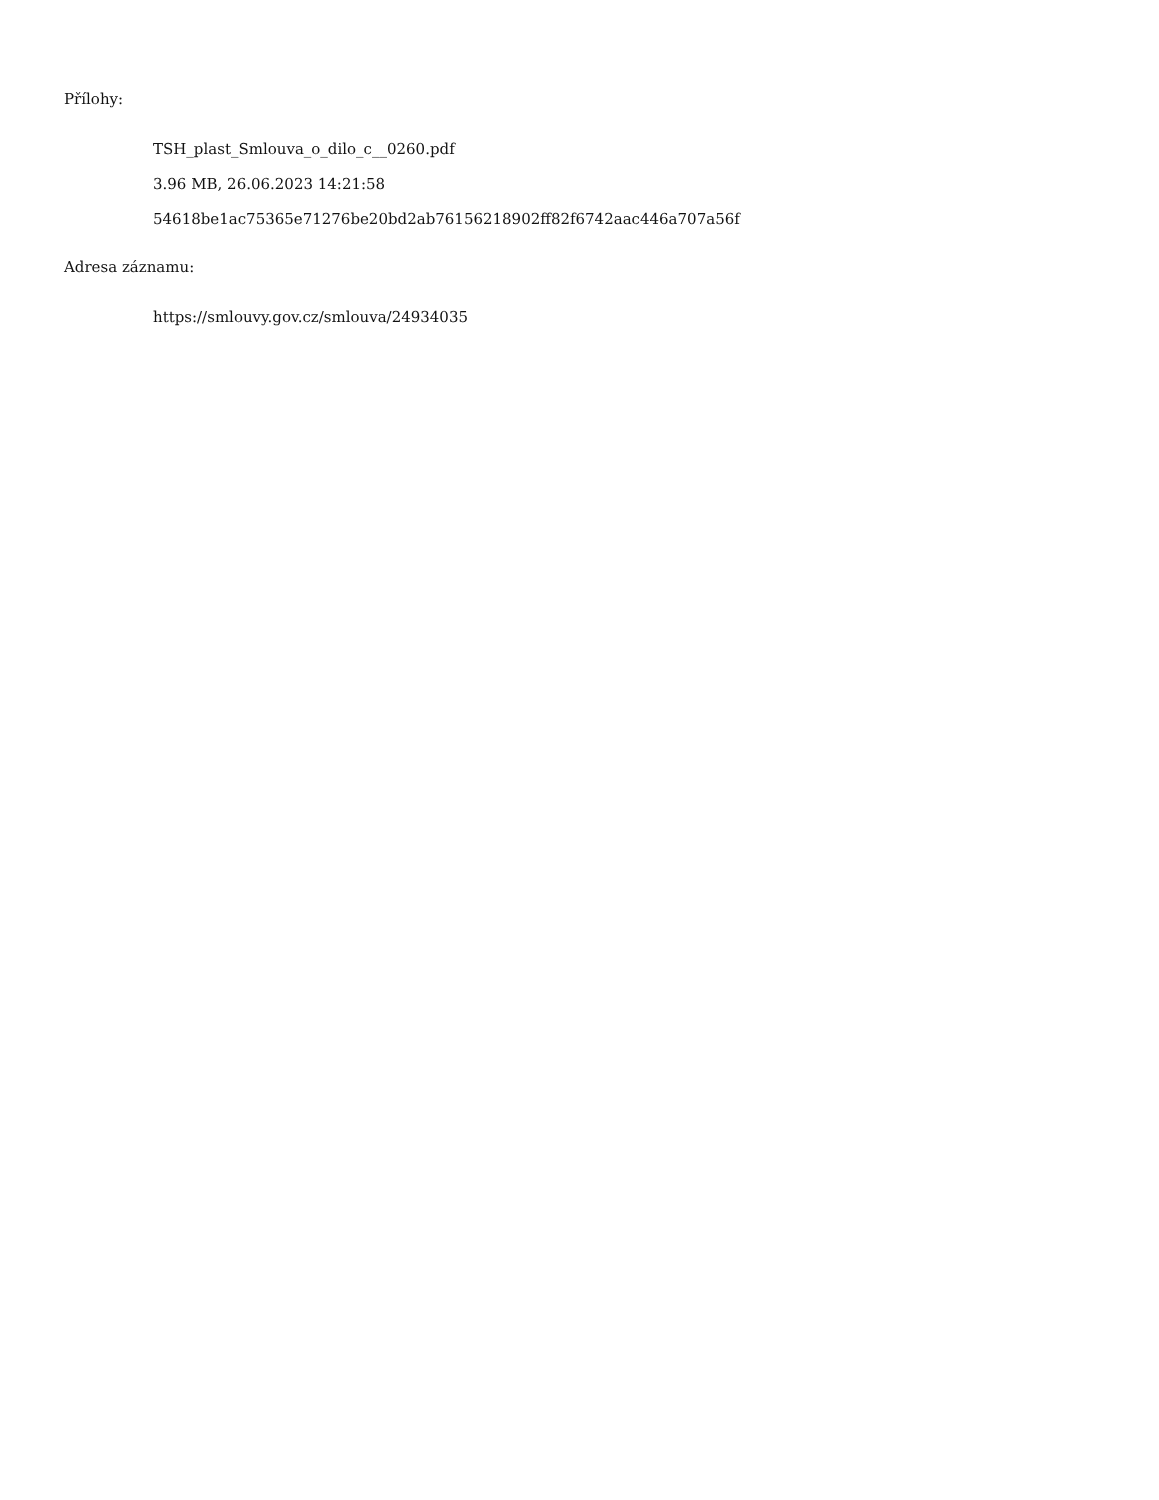Přílohy:
TSH_plast_Smlouva_o_dilo_c__0260.pdf
3.96 MB, 26.06.2023 14:21:58
54618be1ac75365e71276be20bd2ab76156218902ff82f6742aac446a707a56f
Adresa záznamu:
https://smlouvy.gov.cz/smlouva/24934035